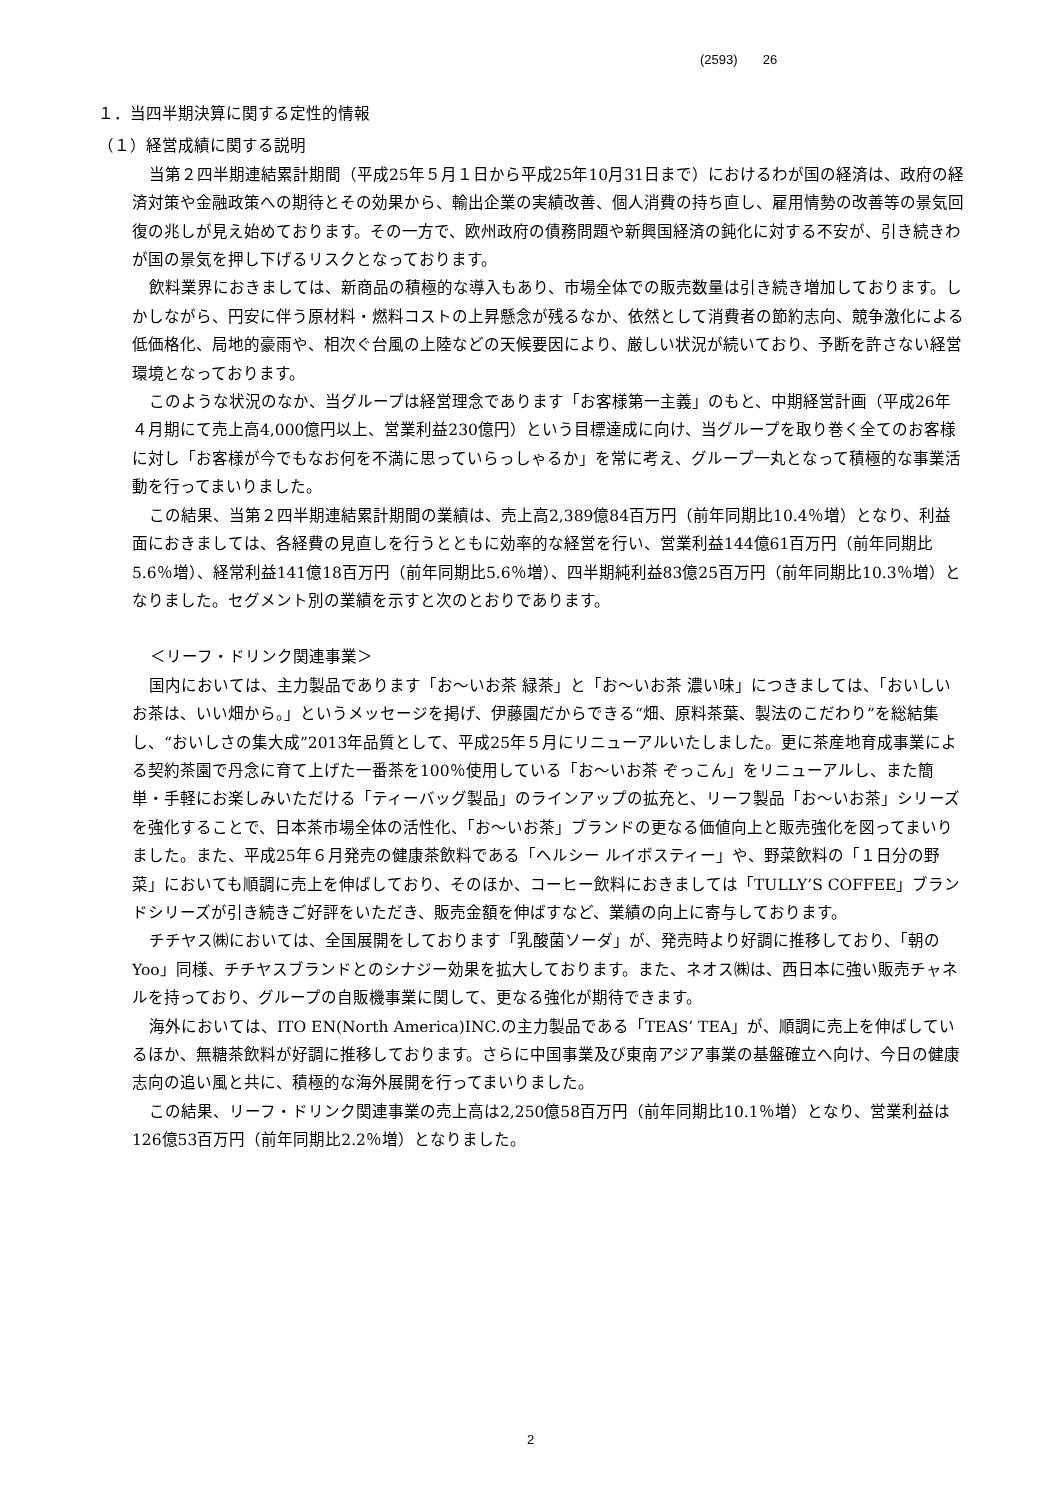(2593) 26
１．当四半期決算に関する定性的情報
（１）経営成績に関する説明
当第２四半期連結累計期間（平成25年５月１日から平成25年10月31日まで）におけるわが国の経済は、政府の経済対策や金融政策への期待とその効果から、輸出企業の実績改善、個人消費の持ち直し、雇用情勢の改善等の景気回復の兆しが見え始めております。その一方で、欧州政府の債務問題や新興国経済の鈍化に対する不安が、引き続きわが国の景気を押し下げるリスクとなっております。
飲料業界におきましては、新商品の積極的な導入もあり、市場全体での販売数量は引き続き増加しております。しかしながら、円安に伴う原材料・燃料コストの上昇懸念が残るなか、依然として消費者の節約志向、競争激化による低価格化、局地的豪雨や、相次ぐ台風の上陸などの天候要因により、厳しい状況が続いており、予断を許さない経営環境となっております。
このような状況のなか、当グループは経営理念であります「お客様第一主義」のもと、中期経営計画（平成26年４月期にて売上高4,000億円以上、営業利益230億円）という目標達成に向け、当グループを取り巻く全てのお客様に対し「お客様が今でもなお何を不満に思っていらっしゃるか」を常に考え、グループ一丸となって積極的な事業活動を行ってまいりました。
この結果、当第２四半期連結累計期間の業績は、売上高2,389億84百万円（前年同期比10.4％増）となり、利益面におきましては、各経費の見直しを行うとともに効率的な経営を行い、営業利益144億61百万円（前年同期比5.6％増）、経常利益141億18百万円（前年同期比5.6％増）、四半期純利益83億25百万円（前年同期比10.3％増）となりました。セグメント別の業績を示すと次のとおりであります。
＜リーフ・ドリンク関連事業＞
国内においては、主力製品であります「お～いお茶 緑茶」と「お～いお茶 濃い味」につきましては、「おいしいお茶は、いい畑から。」というメッセージを掲げ、伊藤園だからできる“畑、原料茶葉、製法のこだわり”を総結集し、“おいしさの集大成”2013年品質として、平成25年５月にリニューアルいたしました。更に茶産地育成事業による契約茶園で丹念に育て上げた一番茶を100％使用している「お～いお茶 ぞっこん」をリニューアルし、また簡単・手軽にお楽しみいただける「ティーバッグ製品」のラインアップの拡充と、リーフ製品「お～いお茶」シリーズを強化することで、日本茶市場全体の活性化、「お～いお茶」ブランドの更なる価値向上と販売強化を図ってまいりました。また、平成25年６月発売の健康茶飲料である「ヘルシー ルイボスティー」や、野菜飲料の「１日分の野菜」においても順調に売上を伸ばしており、そのほか、コーヒー飲料におきましては「TULLY’S COFFEE」ブランドシリーズが引き続きご好評をいただき、販売金額を伸ばすなど、業績の向上に寄与しております。
チチヤス㈱においては、全国展開をしております「乳酸菌ソーダ」が、発売時より好調に推移しており、「朝のYoo」同様、チチヤスブランドとのシナジー効果を拡大しております。また、ネオス㈱は、西日本に強い販売チャネルを持っており、グループの自販機事業に関して、更なる強化が期待できます。
海外においては、ITO EN(North America)INC.の主力製品である「TEAS’ TEA」が、順調に売上を伸ばしているほか、無糖茶飲料が好調に推移しております。さらに中国事業及び東南アジア事業の基盤確立へ向け、今日の健康志向の追い風と共に、積極的な海外展開を行ってまいりました。
この結果、リーフ・ドリンク関連事業の売上高は2,250億58百万円（前年同期比10.1％増）となり、営業利益は126億53百万円（前年同期比2.2％増）となりました。
2